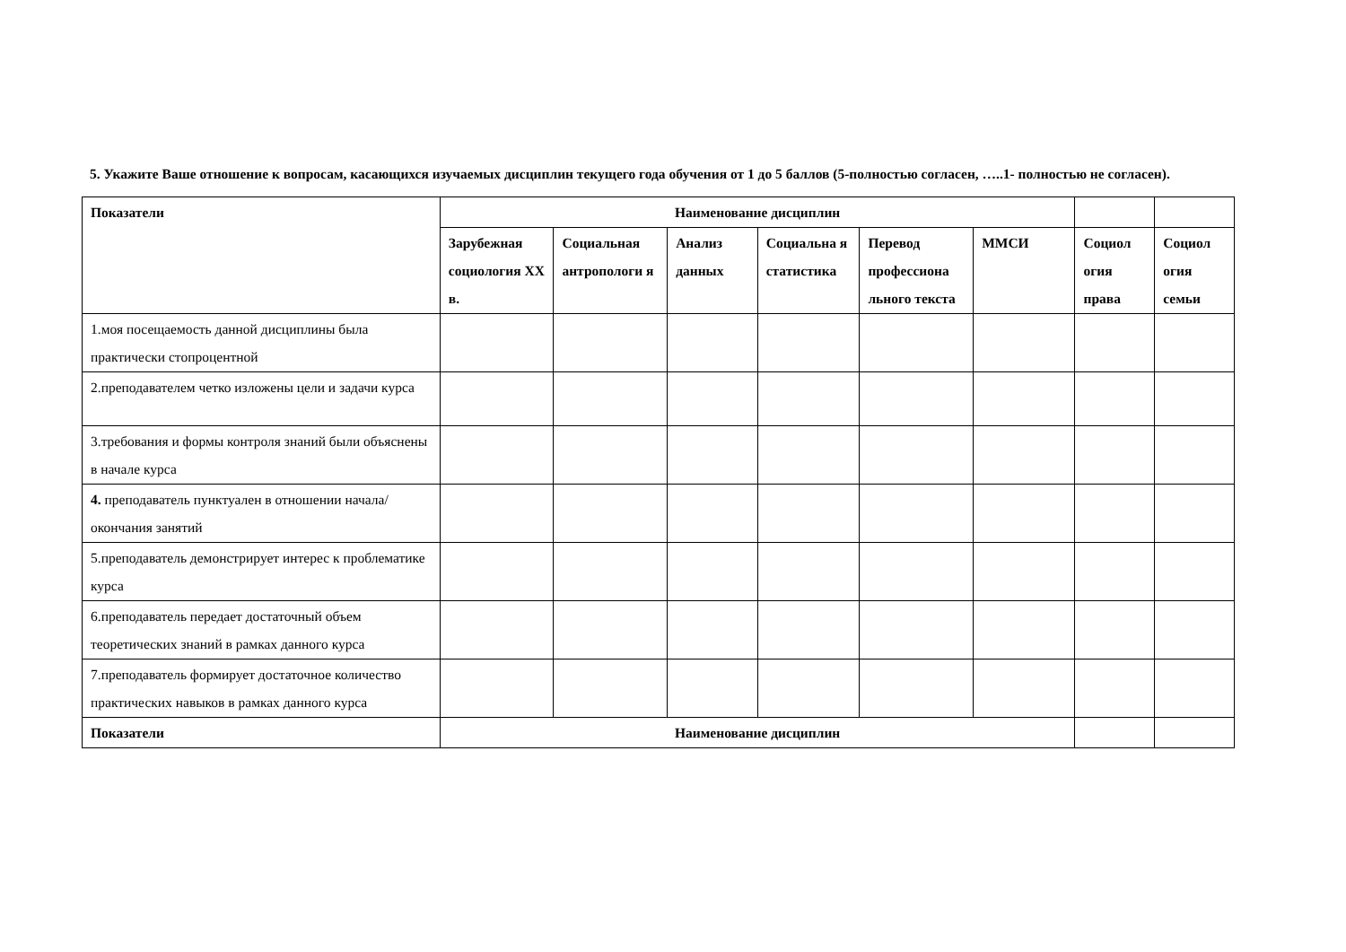5. Укажите Ваше отношение к вопросам, касающихся изучаемых дисциплин текущего года обучения от 1 до 5 баллов (5-полностью согласен, …..1- полностью не согласен).
| Показатели | Наименование дисциплин | | | | | | | |
| --- | --- | --- | --- | --- | --- | --- | --- | --- |
| | Зарубежная социология XX в. | Социальная антропологи я | Анализ данных | Социальна я статистика | Перевод профессиона льного текста | ММСИ | Социол огия права | Социол огия семьи |
| 1.моя посещаемость данной дисциплины была практически стопроцентной | | | | | | | | |
| 2.преподавателем четко изложены цели и задачи курса | | | | | | | | |
| 3.требования и формы контроля знаний были объяснены в начале курса | | | | | | | | |
| 4. преподаватель пунктуален в отношении начала/окончания занятий | | | | | | | | |
| 5.преподаватель демонстрирует интерес к проблематике курса | | | | | | | | |
| 6.преподаватель передает достаточный объем теоретических знаний в рамках данного курса | | | | | | | | |
| 7.преподаватель формирует достаточное количество практических навыков в рамках данного курса | | | | | | | | |
| Показатели | Наименование дисциплин | | | | | | | |